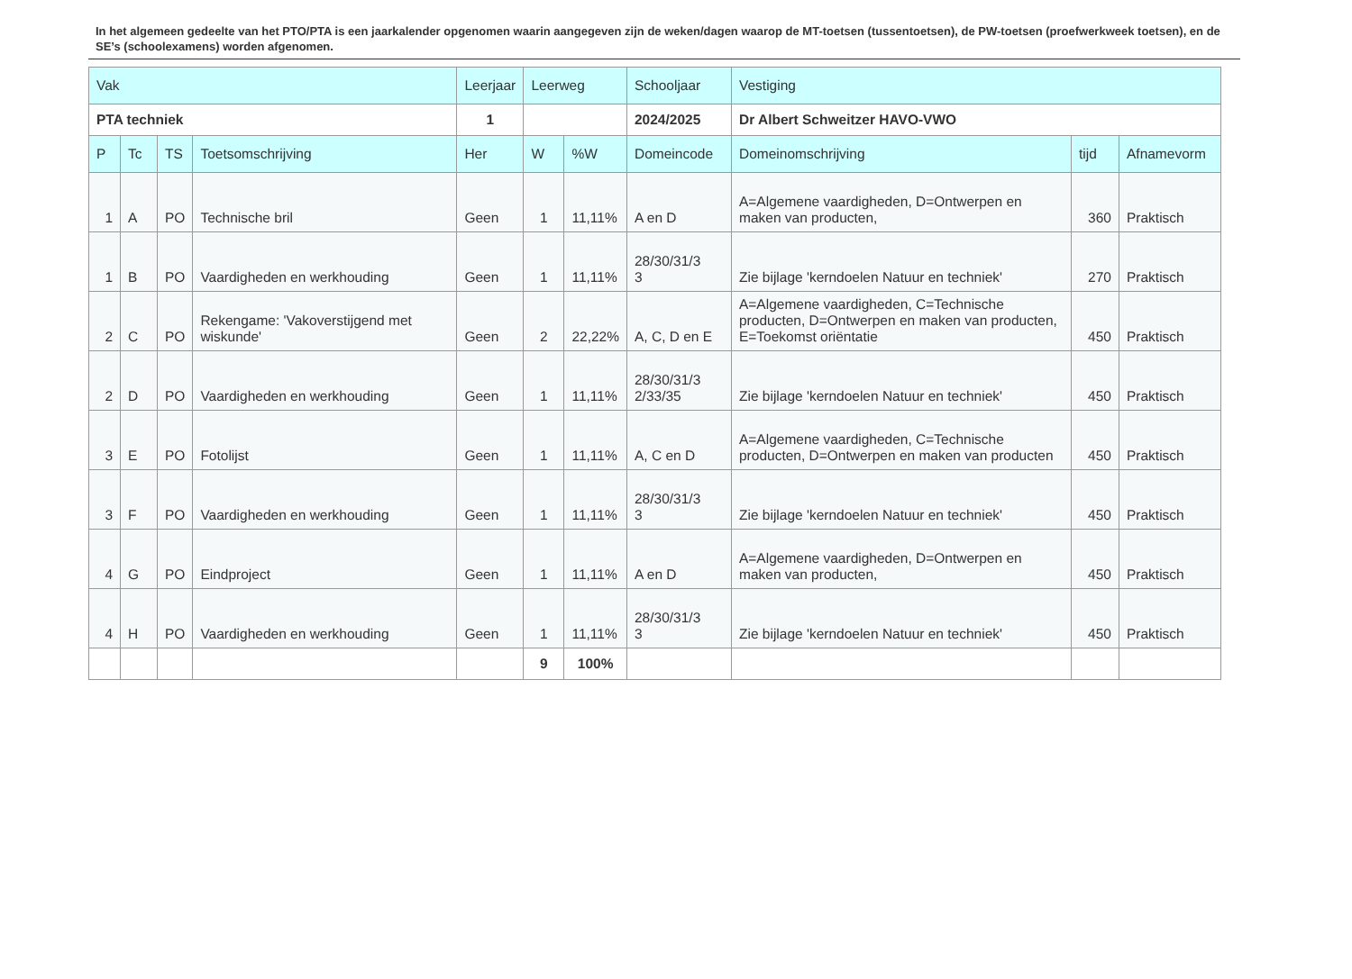In het algemeen gedeelte van het PTO/PTA is een jaarkalender opgenomen waarin aangegeven zijn de weken/dagen waarop de MT-toetsen (tussentoetsen), de PW-toetsen (proefwerkweek toetsen), en de SE’s (schoolexamens) worden afgenomen.
| Vak | | | | Leerjaar | Leerweg | | Schooljaar | Vestiging | | |
| --- | --- | --- | --- | --- | --- | --- | --- | --- | --- | --- |
| PTA techniek | | | | 1 | | | 2024/2025 | Dr Albert Schweitzer HAVO-VWO | | |
| P | Tc | TS | Toetsomschrijving | Her | W | %W | Domeincode | Domeinomschrijving | tijd | Afnamevorm |
| 1 | A | PO | Technische bril | Geen | 1 | 11,11% | A en D | A=Algemene vaardigheden, D=Ontwerpen en maken van producten, | 360 | Praktisch |
| 1 | B | PO | Vaardigheden en werkhouding | Geen | 1 | 11,11% | 28/30/31/3 3 | Zie bijlage 'kerndoelen Natuur en techniek' | 270 | Praktisch |
| 2 | C | PO | Rekengame: 'Vakoverstijgend met wiskunde' | Geen | 2 | 22,22% | A, C, D en E | A=Algemene vaardigheden, C=Technische producten, D=Ontwerpen en maken van producten, E=Toekomst oriëntatie | 450 | Praktisch |
| 2 | D | PO | Vaardigheden en werkhouding | Geen | 1 | 11,11% | 28/30/31/3 2/33/35 | Zie bijlage 'kerndoelen Natuur en techniek' | 450 | Praktisch |
| 3 | E | PO | Fotolijst | Geen | 1 | 11,11% | A, C en D | A=Algemene vaardigheden, C=Technische producten, D=Ontwerpen en maken van producten | 450 | Praktisch |
| 3 | F | PO | Vaardigheden en werkhouding | Geen | 1 | 11,11% | 28/30/31/3 3 | Zie bijlage 'kerndoelen Natuur en techniek' | 450 | Praktisch |
| 4 | G | PO | Eindproject | Geen | 1 | 11,11% | A en D | A=Algemene vaardigheden, D=Ontwerpen en maken van producten, | 450 | Praktisch |
| 4 | H | PO | Vaardigheden en werkhouding | Geen | 1 | 11,11% | 28/30/31/3 3 | Zie bijlage 'kerndoelen Natuur en techniek' | 450 | Praktisch |
| | | | | | 9 | 100% | | | | |